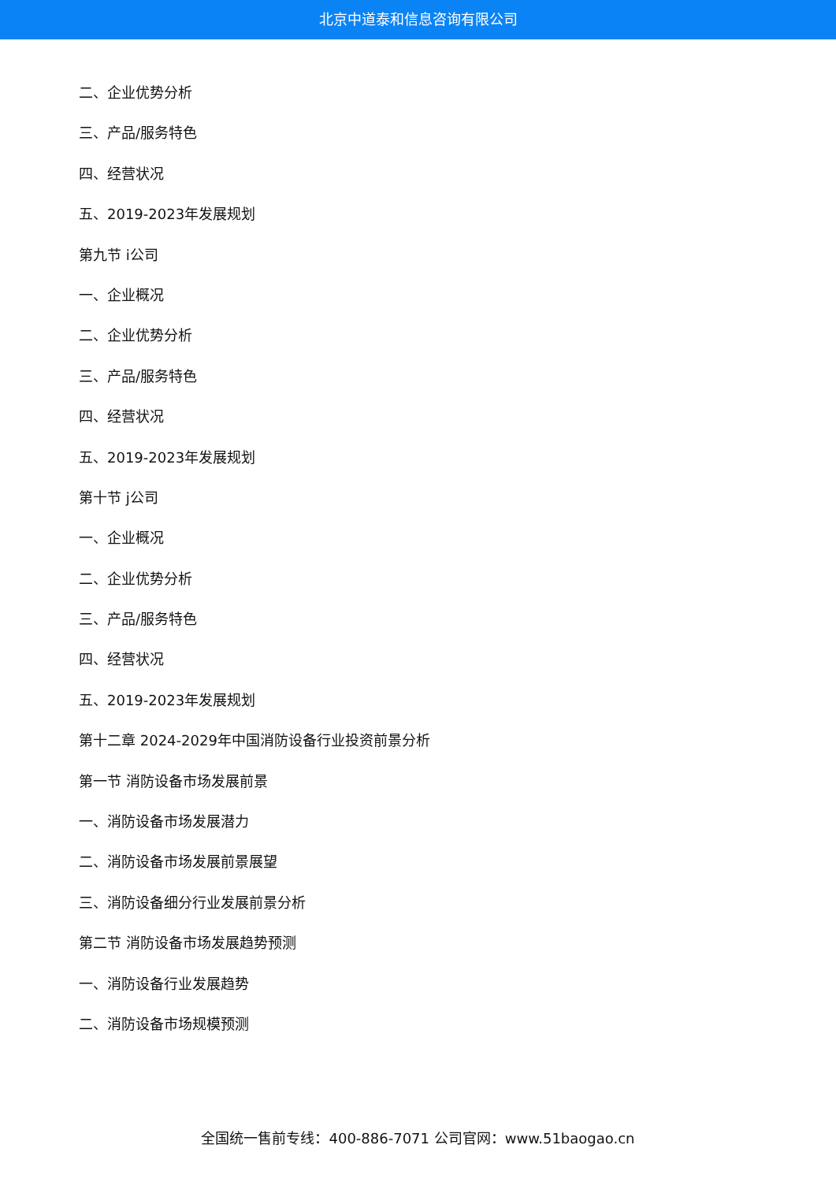北京中道泰和信息咨询有限公司
二、企业优势分析
三、产品/服务特色
四、经营状况
五、2019-2023年发展规划
第九节 i公司
一、企业概况
二、企业优势分析
三、产品/服务特色
四、经营状况
五、2019-2023年发展规划
第十节 j公司
一、企业概况
二、企业优势分析
三、产品/服务特色
四、经营状况
五、2019-2023年发展规划
第十二章 2024-2029年中国消防设备行业投资前景分析
第一节 消防设备市场发展前景
一、消防设备市场发展潜力
二、消防设备市场发展前景展望
三、消防设备细分行业发展前景分析
第二节 消防设备市场发展趋势预测
一、消防设备行业发展趋势
二、消防设备市场规模预测
全国统一售前专线：400-886-7071 公司官网：www.51baogao.cn